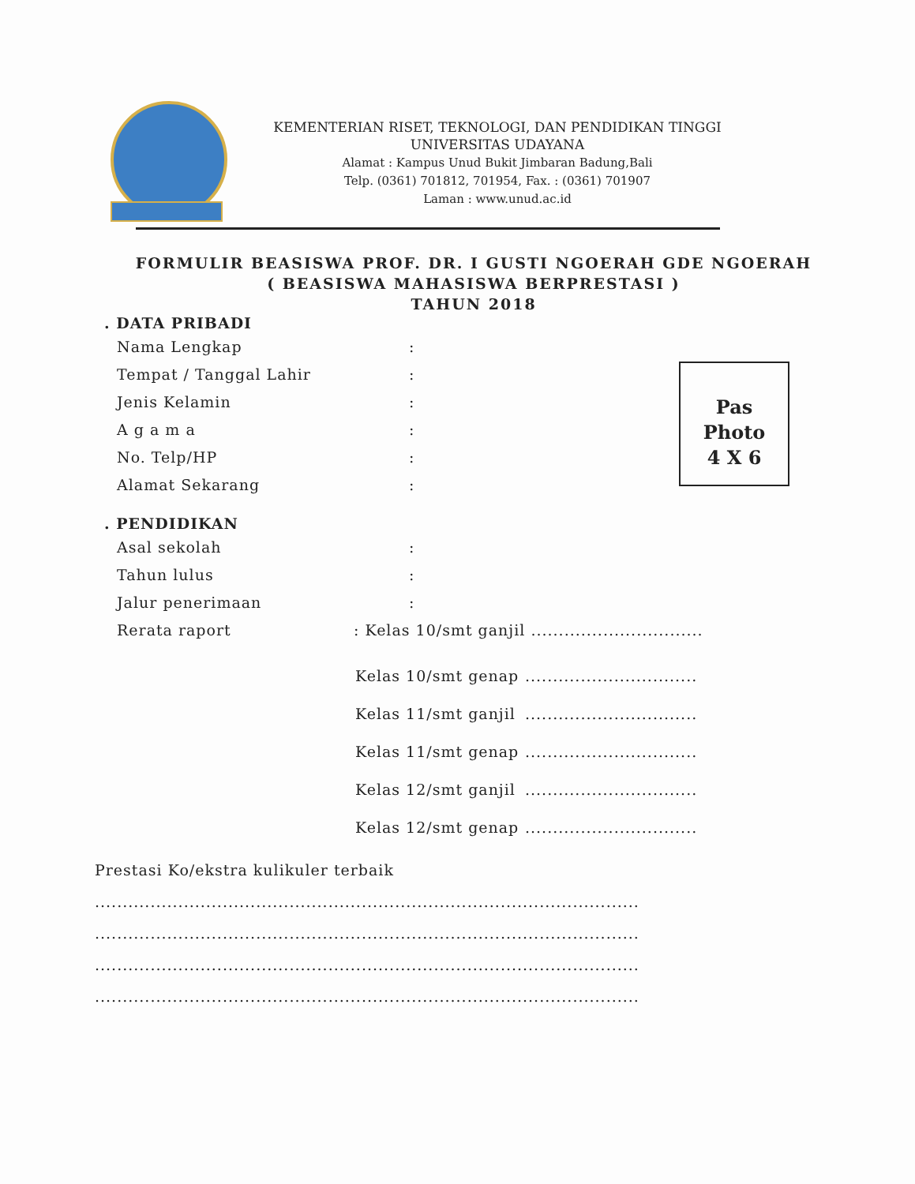KEMENTERIAN RISET, TEKNOLOGI, DAN PENDIDIKAN TINGGI
UNIVERSITAS UDAYANA
Alamat : Kampus Unud Bukit Jimbaran Badung,Bali
Telp. (0361) 701812, 701954, Fax. : (0361) 701907
Laman : www.unud.ac.id
FORMULIR BEASISWA PROF. DR. I GUSTI NGOERAH GDE NGOERAH
( BEASISWA MAHASISWA BERPRESTASI )
TAHUN 2018
Pas
Photo
4 X 6
. DATA PRIBADI
Nama Lengkap:
Tempat / Tanggal Lahir:
Jenis Kelamin:
A g a m a:
No. Telp/HP:
Alamat Sekarang:
. PENDIDIKAN
Asal sekolah:
Tahun lulus:
Jalur penerimaan:
Rerata raport: Kelas 10/smt ganjil ...............................
Kelas 10/smt genap...............................
Kelas 11/smt ganjil...............................
Kelas 11/smt genap...............................
Kelas 12/smt ganjil...............................
Kelas 12/smt genap...............................
Prestasi Ko/ekstra kulikuler terbaik
..................................................................................................
..................................................................................................
..................................................................................................
..................................................................................................